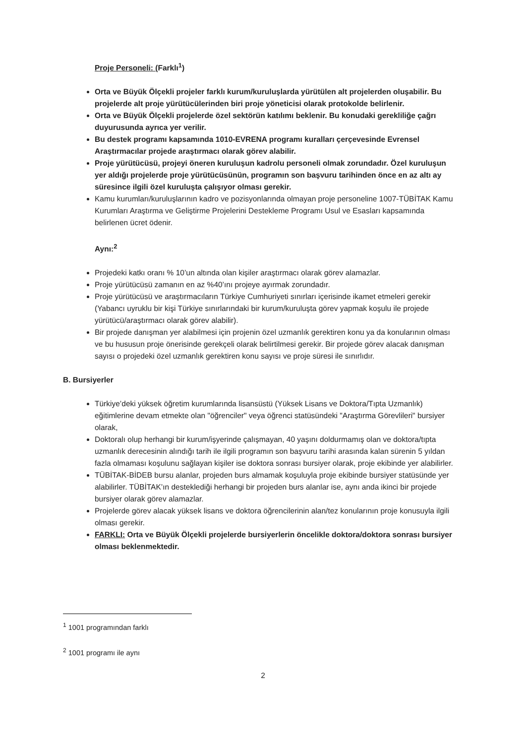Proje Personeli: (Farklı<sup>1</sup>)
Orta ve Büyük Ölçekli projeler farklı kurum/kuruluşlarda yürütülen alt projelerden oluşabilir. Bu projelerde alt proje yürütücülerinden biri proje yöneticisi olarak protokolde belirlenir.
Orta ve Büyük Ölçekli projelerde özel sektörün katılımı beklenir. Bu konudaki gerekliliğe çağrı duyurusunda ayrıca yer verilir.
Bu destek programı kapsamında 1010-EVRENA programı kuralları çerçevesinde Evrensel Araştırmacılar projede araştırmacı olarak görev alabilir.
Proje yürütücüsü, projeyi öneren kuruluşun kadrolu personeli olmak zorundadır. Özel kuruluşun yer aldığı projelerde proje yürütücüsünün, programın son başvuru tarihinden önce en az altı ay süresince ilgili özel kuruluşta çalışıyor olması gerekir.
Kamu kurumları/kuruluşlarının kadro ve pozisyonlarında olmayan proje personeline 1007-TÜBİTAK Kamu Kurumları Araştırma ve Geliştirme Projelerini Destekleme Programı Usul ve Esasları kapsamında belirlenen ücret ödenir.
Aynı:<sup>2</sup>
Projedeki katkı oranı % 10’un altında olan kişiler araştırmacı olarak görev alamazlar.
Proje yürütücüsü zamanın en az %40’ını projeye ayırmak zorundadır.
Proje yürütücüsü ve araştırmacıların Türkiye Cumhuriyeti sınırları içerisinde ikamet etmeleri gerekir (Yabancı uyruklu bir kişi Türkiye sınırlarındaki bir kurum/kuruluşta görev yapmak koşulu ile projede yürütücü/araştırmacı olarak görev alabilir).
Bir projede danışman yer alabilmesi için projenin özel uzmanlık gerektiren konu ya da konularının olması ve bu hususun proje önerisinde gerekçeli olarak belirtilmesi gerekir. Bir projede görev alacak danışman sayısı o projedeki özel uzmanlık gerektiren konu sayısı ve proje süresi ile sınırlıdır.
B. Bursiyerler
Türkiye’deki yüksek öğretim kurumlarında lisansüstü (Yüksek Lisans ve Doktora/Tıpta Uzmanlık) eğitimlerine devam etmekte olan "öğrenciler" veya öğrenci statüsündeki "Araştırma Görevlileri" bursiyer olarak,
Doktoralı olup herhangi bir kurum/işyerinde çalışmayan, 40 yaşını doldurmamış olan ve doktora/tıpta uzmanlık derecesinin alındığı tarih ile ilgili programın son başvuru tarihi arasında kalan sürenin 5 yıldan fazla olmaması koşulunu sağlayan kişiler ise doktora sonrası bursiyer olarak, proje ekibinde yer alabilirler.
TÜBİTAK-BİDEB bursu alanlar, projeden burs almamak koşuluyla proje ekibinde bursiyer statüsünde yer alabilirler. TÜBİTAK’ın desteklediği herhangi bir projeden burs alanlar ise, aynı anda ikinci bir projede bursiyer olarak görev alamazlar.
Projelerde görev alacak yüksek lisans ve doktora öğrencilerinin alan/tez konularının proje konusuyla ilgili olması gerekir.
FARKLI: Orta ve Büyük Ölçekli projelerde bursiyerlerin öncelikle doktora/doktora sonrası bursiyer olması beklenmektedir.
<sup>1</sup> 1001 programından farklı
<sup>2</sup> 1001 programı ile aynı
2